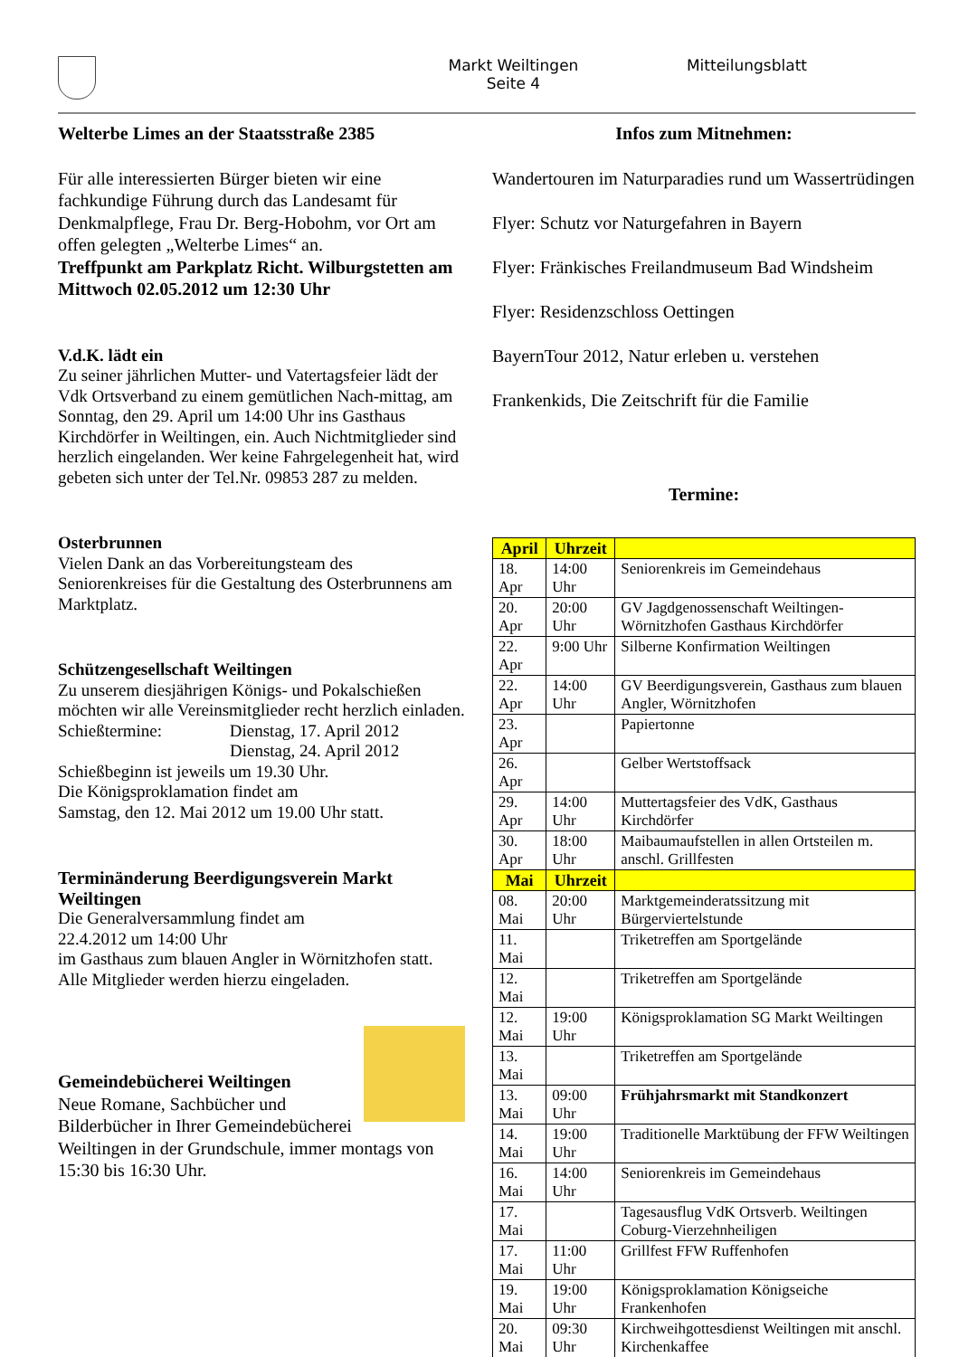Markt Weiltingen
Seite 4
Mitteilungsblatt
Welterbe Limes an der Staatsstraße 2385
Für alle interessierten Bürger bieten wir eine fachkundige Führung durch das Landesamt für Denkmalpflege, Frau Dr. Berg-Hobohm, vor Ort am offen gelegten „Welterbe Limes“ an.
Treffpunkt am Parkplatz Richt. Wilburgstetten am Mittwoch 02.05.2012 um 12:30 Uhr
V.d.K. lädt ein
Zu seiner jährlichen Mutter- und Vatertagsfeier lädt der Vdk Ortsverband zu einem gemütlichen Nach-mittag, am Sonntag, den 29. April um 14:00 Uhr ins Gasthaus Kirchdörfer in Weiltingen, ein. Auch Nichtmitglieder sind herzlich eingelanden. Wer keine Fahrgelegenheit hat, wird gebeten sich unter der Tel.Nr. 09853 287 zu melden.
Osterbrunnen
Vielen Dank an das Vorbereitungsteam des Seniorenkreises für die Gestaltung des Osterbrunnens am Marktplatz.
Schützengesellschaft Weiltingen
Zu unserem diesjährigen Königs- und Pokalschießen möchten wir alle Vereinsmitglieder recht herzlich einladen.
Schießtermine: Dienstag, 17. April 2012
Dienstag, 24. April 2012
Schießbeginn ist jeweils um 19.30 Uhr.
Die Königsproklamation findet am
Samstag, den 12. Mai 2012 um 19.00 Uhr statt.
Terminänderung Beerdigungsverein Markt Weiltingen
Die Generalversammlung findet am
22.4.2012 um 14:00 Uhr
im Gasthaus zum blauen Angler in Wörnitzhofen statt.
Alle Mitglieder werden hierzu eingeladen.
Gemeindebücherei Weiltingen
Neue Romane, Sachbücher und Bilderbücher in Ihrer Gemeindebücherei Weiltingen in der Grundschule, immer montags von 15:30 bis 16:30 Uhr.
Infos zum Mitnehmen:
Wandertouren im Naturparadies rund um Wassertrüdingen
Flyer: Schutz vor Naturgefahren in Bayern
Flyer: Fränkisches Freilandmuseum Bad Windsheim
Flyer: Residenzschloss Oettingen
BayernTour 2012, Natur erleben u. verstehen
Frankenkids, Die Zeitschrift für die Familie
Termine:
| April | Uhrzeit | |
| --- | --- | --- |
| 18. Apr | 14:00 Uhr | Seniorenkreis im Gemeindehaus |
| 20. Apr | 20:00 Uhr | GV Jagdgenossenschaft Weiltingen-Wörnitzhofen Gasthaus Kirchdörfer |
| 22. Apr | 9:00 Uhr | Silberne Konfirmation Weiltingen |
| 22. Apr | 14:00 Uhr | GV Beerdigungsverein, Gasthaus zum blauen Angler, Wörnitzhofen |
| 23. Apr | | Papiertonne |
| 26. Apr | | Gelber Wertstoffsack |
| 29. Apr | 14:00 Uhr | Muttertagsfeier des VdK, Gasthaus Kirchdörfer |
| 30. Apr | 18:00 Uhr | Maibaumaufstellen in allen Ortsteilen m. anschl. Grillfesten |
| Mai | Uhrzeit | |
| 08. Mai | 20:00 Uhr | Marktgemeinderatssitzung mit Bürgerviertelstunde |
| 11. Mai | | Triketreffen am Sportgelände |
| 12. Mai | | Triketreffen am Sportgelände |
| 12. Mai | 19:00 Uhr | Königsproklamation SG Markt Weiltingen |
| 13. Mai | | Triketreffen am Sportgelände |
| 13. Mai | 09:00 Uhr | Frühjahrsmarkt mit Standkonzert |
| 14. Mai | 19:00 Uhr | Traditionelle Marktübung der FFW Weiltingen |
| 16. Mai | 14:00 Uhr | Seniorenkreis im Gemeindehaus |
| 17. Mai | | Tagesausflug VdK Ortsverb. Weiltingen Coburg-Vierzehnheiligen |
| 17. Mai | 11:00 Uhr | Grillfest FFW Ruffenhofen |
| 19. Mai | 19:00 Uhr | Königsproklamation Königseiche Frankenhofen |
| 20. Mai | 09:30 Uhr | Kirchweihgottesdienst Weiltingen mit anschl. Kirchenkaffee |